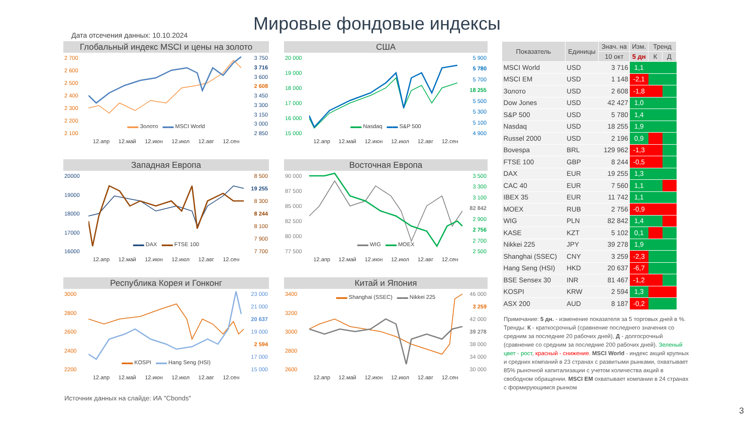Мировые фондовые индексы
Дата отсечения данных: 10.10.2024
Глобальный индекс MSCI и цены на золото
2 700
2 600
2 500
2 400
2 300
2 200
2 100
3 750
3 716
3 600
2 608
3 450
3 300
3 150
3 000
2 850
▬▬ Золото ▬▬ MSCI World
12.апр 12.май 12.июн 12.июл 12.авг 12.сен
США
20 000
19 000
18 000
17 000
16 000
15 000
5 900
5 780
5 700
18 255
5 500
5 300
5 100
4 900
▬▬ Nasdaq ▬▬ S&P 500
12.апр 12.май 12.июн 12.июл 12.авг 12.сен
Западная Европа
20000
19000
18000
17000
16000
8 500
19 255
8 300
8 244
8 100
7 900
7 700
▬▬ DAX ▬▬ FTSE 100
12.апр 12.май 12.июн 12.июл 12.авг 12.сен
Восточная Европа
90 000
87 500
85 000
82 500
80 000
77 500
3 500
3 300
3 100
82 842
2 900
2 756
2 700
2 500
▬▬ WIG ▬▬ MOEX
12.апр 12.май 12.июн 12.июл 12.авг 12.сен
Республика Корея и Гонконг
3000
2800
2600
2400
2200
23 000
21 000
20 637
19 000
2 594
17 000
15 000
▬▬ KOSPI ▬▬ Hang Seng (HSI)
12.апр 12.май 12.июн 12.июл 12.авг 12.сен
Китай и Япония
3400
3200
3000
2800
2600
46 000
3 259
42 000
39 278
38 000
34 000
30 000
▬▬ Shanghai (SSEC) ▬▬ Nikkei 225
12.апр 12.май 12.июн 12.июл 12.авг 12.сен
Источник данных на слайде: ИА "Cbonds"
| Показатель | Единицы | Знач. на | Изм. | Тренд | |
| --- | --- | --- | --- | --- | --- |
| | | 10 окт | 5 дн | К | Д |
| MSCI World | USD | 3 716 | 1,1 | | |
| MSCI EM | USD | 1 148 | -2,1 | | |
| Золото | USD | 2 608 | -1,8 | | |
| Dow Jones | USD | 42 427 | 1,0 | | |
| S&P 500 | USD | 5 780 | 1,4 | | |
| Nasdaq | USD | 18 255 | 1,9 | | |
| Russel 2000 | USD | 2 196 | 0,9 | | |
| Bovespa | BRL | 129 962 | -1,3 | | |
| FTSE 100 | GBP | 8 244 | -0,5 | | |
| DAX | EUR | 19 255 | 1,3 | | |
| CAC 40 | EUR | 7 560 | 1,1 | | |
| IBEX 35 | EUR | 11 742 | 1,1 | | |
| MOEX | RUB | 2 756 | -0,9 | | |
| WIG | PLN | 82 842 | 1,4 | | |
| KASE | KZT | 5 102 | 0,1 | | |
| Nikkei 225 | JPY | 39 278 | 1,9 | | |
| Shanghai (SSEC) | CNY | 3 259 | -2,3 | | |
| Hang Seng (HSI) | HKD | 20 637 | -6,7 | | |
| BSE Sensex 30 | INR | 81 467 | -1,2 | | |
| KOSPI | KRW | 2 594 | 1,3 | | |
| ASX 200 | AUD | 8 187 | -0,2 | | |
Примечание: 5 дн. - изменение показателя за 5 торговых дней в %. Тренды: К - краткосрочный (сравнение последнего значения со средним за последние 20 рабочих дней), Д - долгосрочный (сравнение со средним за последние 200 рабочих дней). Зеленый цвет - рост, красный - снижение. MSCI World - индекс акций крупных и средних компаний в 23 странах с развитыми рынками, охватывает 85% рыночной капитализации с учетом количества акций в свободном обращении. MSCI EM охватывает компании в 24 странах с формирующимся рынком
3